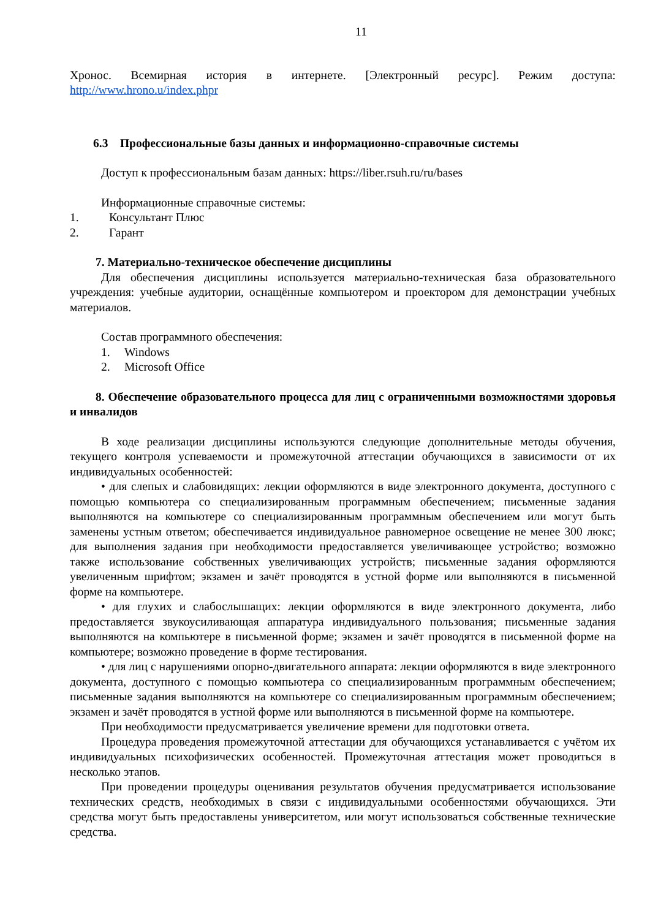11
Хронос. Всемирная история в интернете. [Электронный ресурс]. Режим доступа: http://www.hrono.u/index.phpr
6.3 Профессиональные базы данных и информационно-справочные системы
Доступ к профессиональным базам данных: https://liber.rsuh.ru/ru/bases
Информационные справочные системы:
1. Консультант Плюс
2. Гарант
7. Материально-техническое обеспечение дисциплины
Для обеспечения дисциплины используется материально-техническая база образовательного учреждения: учебные аудитории, оснащённые компьютером и проектором для демонстрации учебных материалов.
Состав программного обеспечения:
1. Windows
2. Microsoft Office
8. Обеспечение образовательного процесса для лиц с ограниченными возможностями здоровья и инвалидов
В ходе реализации дисциплины используются следующие дополнительные методы обучения, текущего контроля успеваемости и промежуточной аттестации обучающихся в зависимости от их индивидуальных особенностей:
• для слепых и слабовидящих: лекции оформляются в виде электронного документа, доступного с помощью компьютера со специализированным программным обеспечением; письменные задания выполняются на компьютере со специализированным программным обеспечением или могут быть заменены устным ответом; обеспечивается индивидуальное равномерное освещение не менее 300 люкс; для выполнения задания при необходимости предоставляется увеличивающее устройство; возможно также использование собственных увеличивающих устройств; письменные задания оформляются увеличенным шрифтом; экзамен и зачёт проводятся в устной форме или выполняются в письменной форме на компьютере.
• для глухих и слабослышащих: лекции оформляются в виде электронного документа, либо предоставляется звукоусиливающая аппаратура индивидуального пользования; письменные задания выполняются на компьютере в письменной форме; экзамен и зачёт проводятся в письменной форме на компьютере; возможно проведение в форме тестирования.
• для лиц с нарушениями опорно-двигательного аппарата: лекции оформляются в виде электронного документа, доступного с помощью компьютера со специализированным программным обеспечением; письменные задания выполняются на компьютере со специализированным программным обеспечением; экзамен и зачёт проводятся в устной форме или выполняются в письменной форме на компьютере.
При необходимости предусматривается увеличение времени для подготовки ответа.
Процедура проведения промежуточной аттестации для обучающихся устанавливается с учётом их индивидуальных психофизических особенностей. Промежуточная аттестация может проводиться в несколько этапов.
При проведении процедуры оценивания результатов обучения предусматривается использование технических средств, необходимых в связи с индивидуальными особенностями обучающихся. Эти средства могут быть предоставлены университетом, или могут использоваться собственные технические средства.